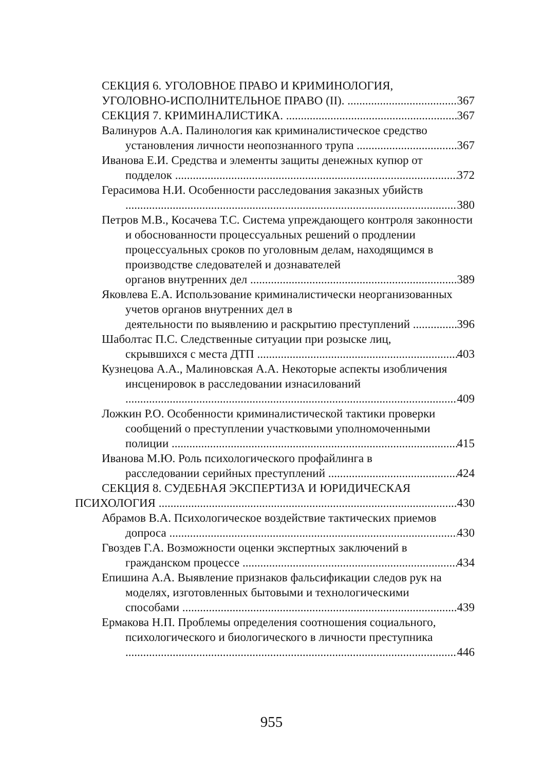СЕКЦИЯ 6. УГОЛОВНОЕ ПРАВО И КРИМИНОЛОГИЯ,
УГОЛОВНО-ИСПОЛНИТЕЛЬНОЕ ПРАВО (II). 367
СЕКЦИЯ 7. КРИМИНАЛИСТИКА. 367
Валинуров А.А. Палинология как криминалистическое средство
установления личности неопознанного трупа 367
Иванова Е.И. Средства и элементы защиты денежных купюр от
подделок 372
Герасимова Н.И. Особенности расследования заказных убийств
380
Петров М.В., Косачева Т.С. Система упреждающего контроля законности и обоснованности процессуальных решений о продлении процессуальных сроков по уголовным делам, находящимся в производстве следователей и дознавателей
органов внутренних дел 389
Яковлева Е.А. Использование криминалистически неорганизованных учетов органов внутренних дел в
деятельности по выявлению и раскрытию преступлений 396
Шаболтас П.С. Следственные ситуации при розыске лиц,
скрывшихся с места ДТП 403
Кузнецова А.А., Малиновская А.А. Некоторые аспекты изобличения инсценировок в расследовании изнасилований
409
Ложкин Р.О. Особенности криминалистической тактики проверки сообщений о преступлении участковыми уполномоченными
полиции 415
Иванова М.Ю. Роль психологического профайлинга в
расследовании серийных преступлений 424
СЕКЦИЯ 8. СУДЕБНАЯ ЭКСПЕРТИЗА И ЮРИДИЧЕСКАЯ
ПСИХОЛОГИЯ 430
Абрамов В.А. Психологическое воздействие тактических приемов
допроса 430
Гвоздев Г.А. Возможности оценки экспертных заключений в
гражданском процессе 434
Епишина А.А. Выявление признаков фальсификации следов рук на моделях, изготовленных бытовыми и технологическими
способами 439
Ермакова Н.П. Проблемы определения соотношения социального, психологического и биологического в личности преступника
446
955